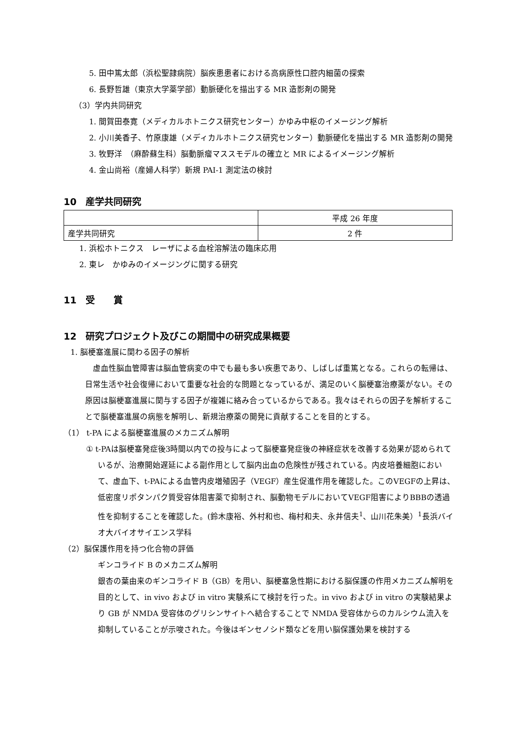5. 田中篤太郎（浜松聖隷病院）脳疾患患者における高病原性口腔内細菌の探索
6. 長野哲雄（東京大学薬学部）動脈硬化を描出する MR 造影剤の開発
（3）学内共同研究
1. 間賀田泰寛（メディカルホトニクス研究センター）かゆみ中枢のイメージング解析
2. 小川美香子、竹原康雄（メディカルホトニクス研究センター）動脈硬化を描出する MR 造影剤の開発
3. 牧野洋　（麻酔蘇生科）脳動脈瘤マススモデルの確立と MR によるイメージング解析
4. 金山尚裕（産婦人科学）新規 PAI-1 測定法の検討
10　産学共同研究
| | 平成 26 年度 |
| 産学共同研究 | 2 件 |
1. 浜松ホトニクス　レーザによる血栓溶解法の臨床応用
2. 東レ　かゆみのイメージングに関する研究
11　受　　賞
12　研究プロジェクト及びこの期間中の研究成果概要
1. 脳梗塞進展に関わる因子の解析
虚血性脳血管障害は脳血管病変の中でも最も多い疾患であり、しばしば重篤となる。これらの転帰は、日常生活や社会復帰において重要な社会的な問題となっているが、満足のいく脳梗塞治療薬がない。その原因は脳梗塞進展に関与する因子が複雑に絡み合っているからである。我々はそれらの因子を解析することで脳梗塞進展の病態を解明し、新規治療薬の開発に貢献することを目的とする。
（1） t-PA による脳梗塞進展のメカニズム解明
① t-PAは脳梗塞発症後3時間以内での投与によって脳梗塞発症後の神経症状を改善する効果が認められているが、治療開始遅延による副作用として脳内出血の危険性が残されている。内皮培養細胞において、虚血下、t-PAによる血管内皮増殖因子（VEGF）産生促進作用を確認した。このVEGFの上昇は、低密度リポタンパク質受容体阻害薬で抑制され、脳動物モデルにおいてVEGF阻害によりBBBの透過性を抑制することを確認した。(鈴木康裕、外村和也、梅村和夫、永井信夫<sup>1</sup>、山川花朱美）<sup>1</sup>長浜バイオ大バイオサイエンス学科
（2）脳保護作用を持つ化合物の評価
ギンコライド B のメカニズム解明
銀杏の葉由来のギンコライド B（GB）を用い、脳梗塞急性期における脳保護の作用メカニズム解明を目的として、in vivo および in vitro 実験系にて検討を行った。in vivo および in vitro の実験結果より GB が NMDA 受容体のグリシンサイトへ結合することで NMDA 受容体からのカルシウム流入を抑制していることが示唆された。今後はギンセノシド類などを用い脳保護効果を検討する